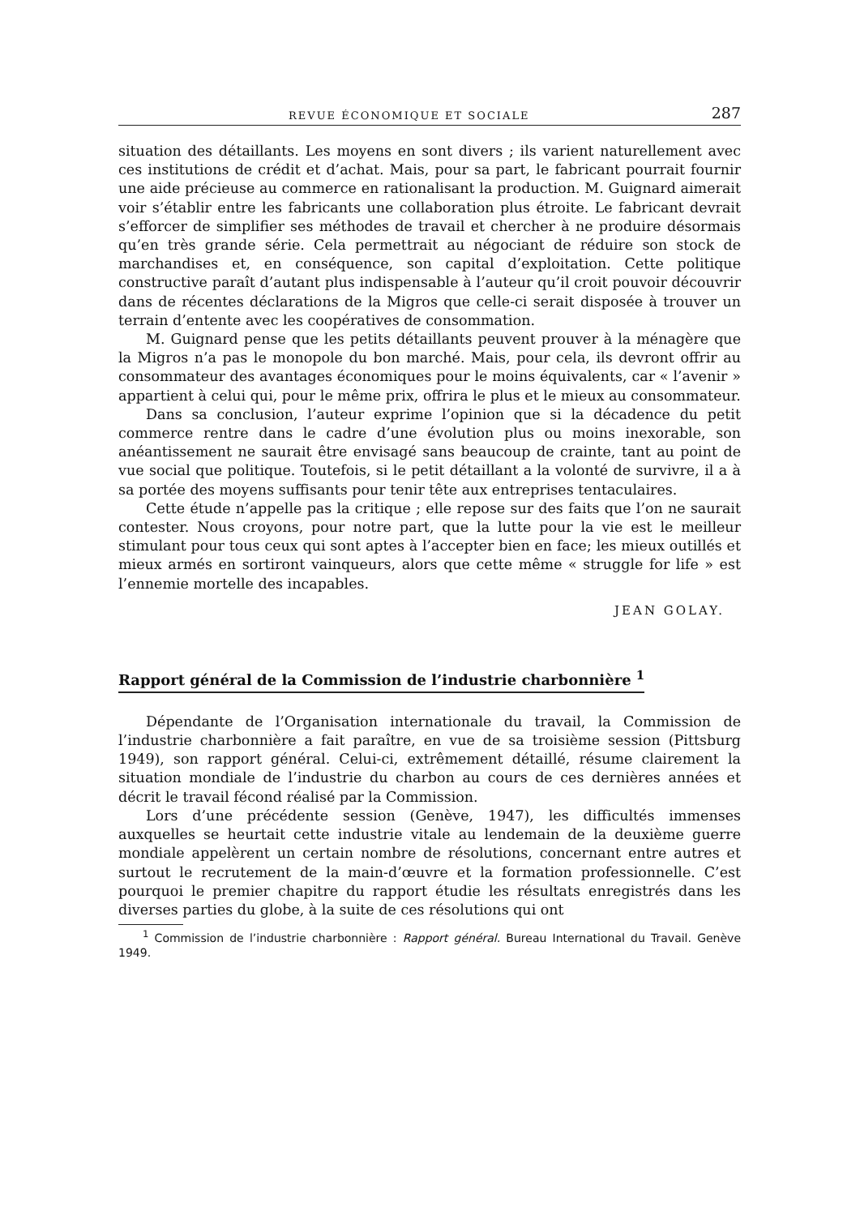REVUE ÉCONOMIQUE ET SOCIALE 287
situation des détaillants. Les moyens en sont divers ; ils varient naturellement avec ces institutions de crédit et d’achat. Mais, pour sa part, le fabricant pourrait fournir une aide précieuse au commerce en rationalisant la production. M. Guignard aimerait voir s’établir entre les fabricants une collaboration plus étroite. Le fabricant devrait s’efforcer de simplifier ses méthodes de travail et chercher à ne produire désormais qu’en très grande série. Cela permettrait au négociant de réduire son stock de marchandises et, en conséquence, son capital d’exploitation. Cette politique constructive paraît d’autant plus indispensable à l’auteur qu’il croit pouvoir découvrir dans de récentes déclarations de la Migros que celle-ci serait disposée à trouver un terrain d’entente avec les coopératives de consommation.
M. Guignard pense que les petits détaillants peuvent prouver à la ménagère que la Migros n’a pas le monopole du bon marché. Mais, pour cela, ils devront offrir au consommateur des avantages économiques pour le moins équivalents, car « l’avenir » appartient à celui qui, pour le même prix, offrira le plus et le mieux au consommateur.
Dans sa conclusion, l’auteur exprime l’opinion que si la décadence du petit commerce rentre dans le cadre d’une évolution plus ou moins inexorable, son anéantissement ne saurait être envisagé sans beaucoup de crainte, tant au point de vue social que politique. Toutefois, si le petit détaillant a la volonté de survivre, il a à sa portée des moyens suffisants pour tenir tête aux entreprises tentaculaires.
Cette étude n’appelle pas la critique ; elle repose sur des faits que l’on ne saurait contester. Nous croyons, pour notre part, que la lutte pour la vie est le meilleur stimulant pour tous ceux qui sont aptes à l’accepter bien en face; les mieux outillés et mieux armés en sortiront vainqueurs, alors que cette même « struggle for life » est l’ennemie mortelle des incapables.
JEAN GOLAY.
Rapport général de la Commission de l’industrie charbonnière <sup>1</sup>
Dépendante de l’Organisation internationale du travail, la Commission de l’industrie charbonnière a fait paraître, en vue de sa troisième session (Pittsburg 1949), son rapport général. Celui-ci, extrêmement détaillé, résume clairement la situation mondiale de l’industrie du charbon au cours de ces dernières années et décrit le travail fécond réalisé par la Commission.
Lors d’une précédente session (Genève, 1947), les difficultés immenses auxquelles se heurtait cette industrie vitale au lendemain de la deuxième guerre mondiale appelèrent un certain nombre de résolutions, concernant entre autres et surtout le recrutement de la main-d’œuvre et la formation professionnelle. C’est pourquoi le premier chapitre du rapport étudie les résultats enregistrés dans les diverses parties du globe, à la suite de ces résolutions qui ont
<sup>1</sup> Commission de l’industrie charbonnière : Rapport général. Bureau International du Travail. Genève 1949.